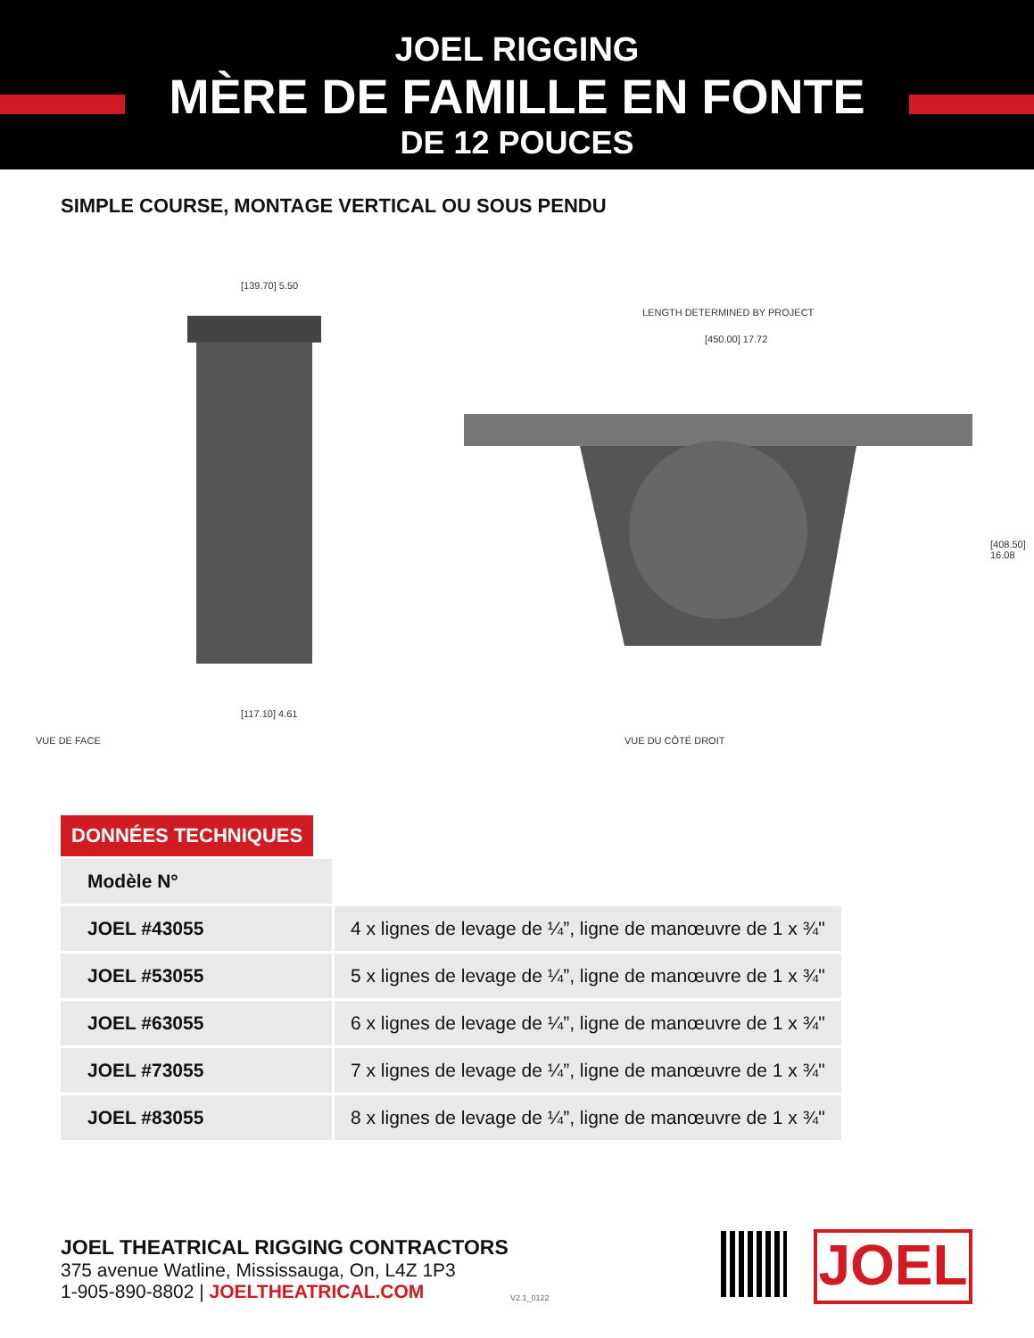JOEL RIGGING
MÈRE DE FAMILLE EN FONTE
DE 12 POUCES
SIMPLE COURSE, MONTAGE VERTICAL OU SOUS PENDU
VUE DE FACE
[139.70] 5.50
[117.10] 4.61
VUE DU CÔTÉ DROIT
LENGTH DETERMINED BY PROJECT
[450.00] 17.72
[408.50] 16.08
DONNÉES TECHNIQUES
| Modèle N° | |
| JOEL #43055 | 4 x lignes de levage de ¼”, ligne de manœuvre de 1 x ¾" |
| JOEL #53055 | 5 x lignes de levage de ¼”, ligne de manœuvre de 1 x ¾" |
| JOEL #63055 | 6 x lignes de levage de ¼”, ligne de manœuvre de 1 x ¾" |
| JOEL #73055 | 7 x lignes de levage de ¼”, ligne de manœuvre de 1 x ¾" |
| JOEL #83055 | 8 x lignes de levage de ¼”, ligne de manœuvre de 1 x ¾" |
JOEL THEATRICAL RIGGING CONTRACTORS
375 avenue Watline, Mississauga, On, L4Z 1P3
1-905-890-8802 | JOELTHEATRICAL.COM
V2.1_0122
JOEL